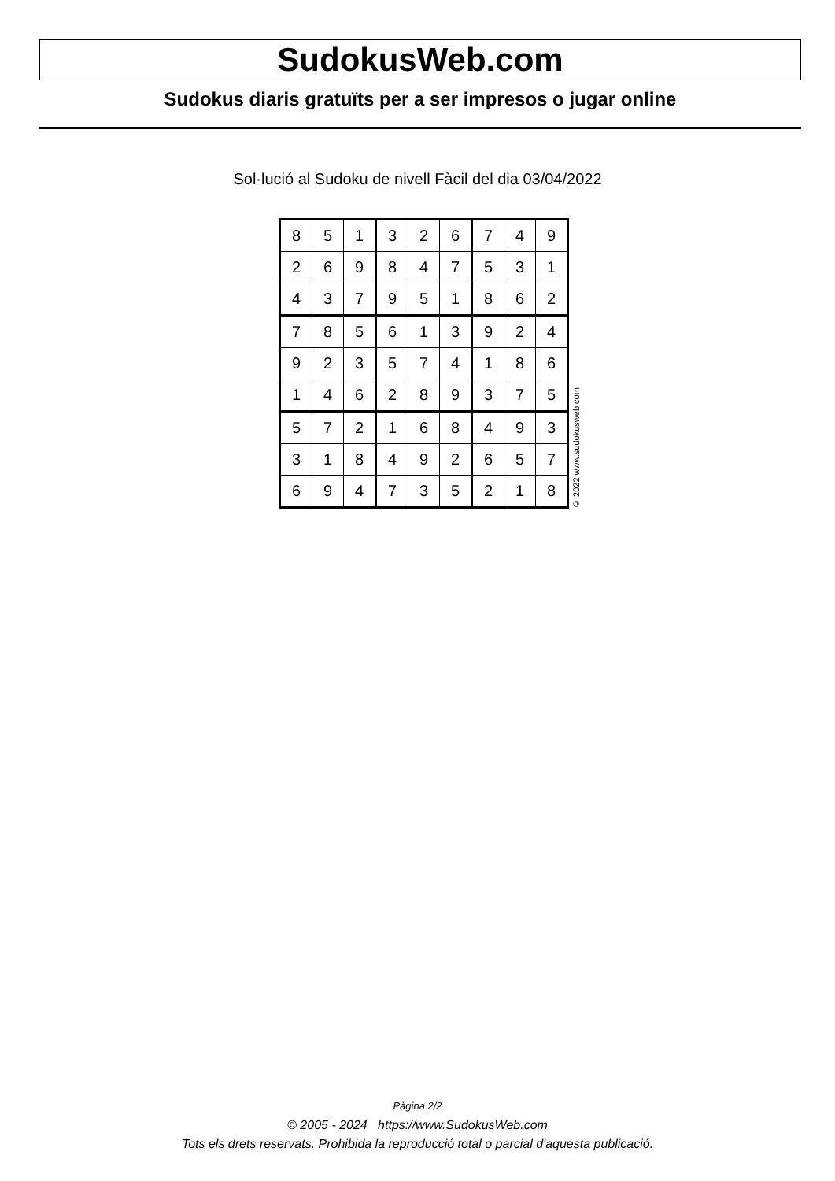SudokusWeb.com
Sudokus diaris gratuïts per a ser impresos o jugar online
Sol·lució al Sudoku de nivell Fàcil del dia 03/04/2022
| 8 | 5 | 1 | 3 | 2 | 6 | 7 | 4 | 9 |
| 2 | 6 | 9 | 8 | 4 | 7 | 5 | 3 | 1 |
| 4 | 3 | 7 | 9 | 5 | 1 | 8 | 6 | 2 |
| 7 | 8 | 5 | 6 | 1 | 3 | 9 | 2 | 4 |
| 9 | 2 | 3 | 5 | 7 | 4 | 1 | 8 | 6 |
| 1 | 4 | 6 | 2 | 8 | 9 | 3 | 7 | 5 |
| 5 | 7 | 2 | 1 | 6 | 8 | 4 | 9 | 3 |
| 3 | 1 | 8 | 4 | 9 | 2 | 6 | 5 | 7 |
| 6 | 9 | 4 | 7 | 3 | 5 | 2 | 1 | 8 |
© 2022 www.sudokusweb.com
Pàgina 2/2
© 2005 - 2024 https://www.SudokusWeb.com
Tots els drets reservats. Prohibida la reproducció total o parcial d'aquesta publicació.